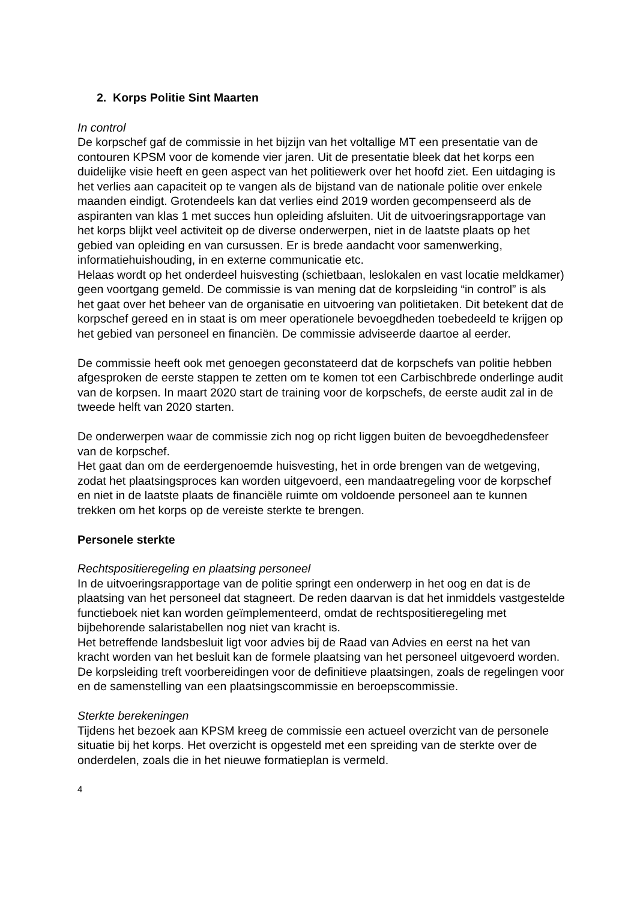2. Korps Politie Sint Maarten
In control
De korpschef gaf de commissie in het bijzijn van het voltallige MT een presentatie van de contouren KPSM voor de komende vier jaren. Uit de presentatie bleek dat het korps een duidelijke visie heeft en geen aspect van het politiewerk over het hoofd ziet. Een uitdaging is het verlies aan capaciteit op te vangen als de bijstand van de nationale politie over enkele maanden eindigt. Grotendeels kan dat verlies eind 2019 worden gecompenseerd als de aspiranten van klas 1 met succes hun opleiding afsluiten. Uit de uitvoeringsrapportage van het korps blijkt veel activiteit op de diverse onderwerpen, niet in de laatste plaats op het gebied van opleiding en van cursussen. Er is brede aandacht voor samenwerking, informatiehuishouding, in en externe communicatie etc.
Helaas wordt op het onderdeel huisvesting (schietbaan, leslokalen en vast locatie meldkamer) geen voortgang gemeld. De commissie is van mening dat de korpsleiding “in control” is als het gaat over het beheer van de organisatie en uitvoering van politietaken. Dit betekent dat de korpschef gereed en in staat is om meer operationele bevoegdheden toebedeeld te krijgen op het gebied van personeel en financiën. De commissie adviseerde daartoe al eerder.
De commissie heeft ook met genoegen geconstateerd dat de korpschefs van politie hebben afgesproken de eerste stappen te zetten om te komen tot een Carbischbrede onderlinge audit van de korpsen. In maart 2020 start de training voor de korpschefs, de eerste audit zal in de tweede helft van 2020 starten.
De onderwerpen waar de commissie zich nog op richt liggen buiten de bevoegdhedensfeer van de korpschef.
Het gaat dan om de eerdergenoemde huisvesting, het in orde brengen van de wetgeving, zodat het plaatsingsproces kan worden uitgevoerd, een mandaatregeling voor de korpschef en niet in de laatste plaats de financiële ruimte om voldoende personeel aan te kunnen trekken om het korps op de vereiste sterkte te brengen.
Personele sterkte
Rechtspositieregeling en plaatsing personeel
In de uitvoeringsrapportage van de politie springt een onderwerp in het oog en dat is de plaatsing van het personeel dat stagneert. De reden daarvan is dat het inmiddels vastgestelde functieboek niet kan worden geïmplementeerd, omdat de rechtspositieregeling met bijbehorende salaristabellen nog niet van kracht is.
Het betreffende landsbesluit ligt voor advies bij de Raad van Advies en eerst na het van kracht worden van het besluit kan de formele plaatsing van het personeel uitgevoerd worden. De korpsleiding treft voorbereidingen voor de definitieve plaatsingen, zoals de regelingen voor en de samenstelling van een plaatsingscommissie en beroepscommissie.
Sterkte berekeningen
Tijdens het bezoek aan KPSM kreeg de commissie een actueel overzicht van de personele situatie bij het korps. Het overzicht is opgesteld met een spreiding van de sterkte over de onderdelen, zoals die in het nieuwe formatieplan is vermeld.
4